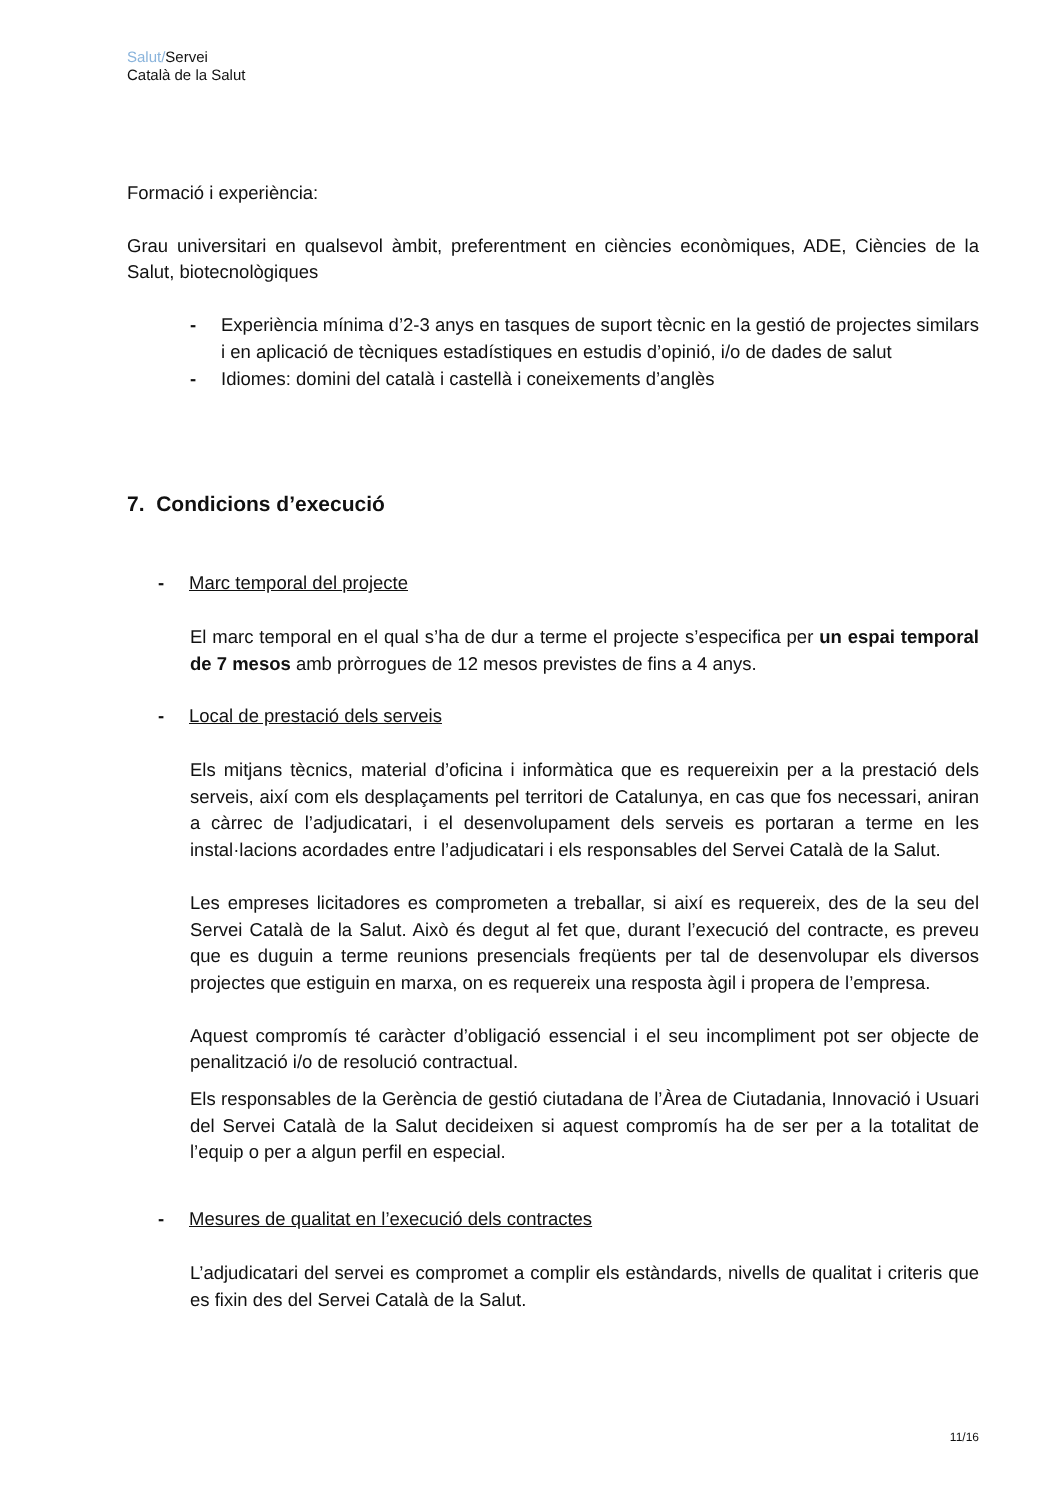Salut/Servei
Català de la Salut
Formació i experiència:
Grau universitari en qualsevol àmbit, preferentment en ciències econòmiques, ADE, Ciències de la Salut, biotecnològiques
- Experiència mínima d’2-3 anys en tasques de suport tècnic en la gestió de projectes similars i en aplicació de tècniques estadístiques en estudis d’opinió, i/o de dades de salut
- Idiomes: domini del català i castellà i coneixements d’anglès
7. Condicions d’execució
- Marc temporal del projecte
El marc temporal en el qual s’ha de dur a terme el projecte s’especifica per un espai temporal de 7 mesos amb pròrrogues de 12 mesos previstes de fins a 4 anys.
- Local de prestació dels serveis
Els mitjans tècnics, material d’oficina i informàtica que es requereixin per a la prestació dels serveis, així com els desplaçaments pel territori de Catalunya, en cas que fos necessari, aniran a càrrec de l’adjudicatari, i el desenvolupament dels serveis es portaran a terme en les instal·lacions acordades entre l’adjudicatari i els responsables del Servei Català de la Salut.
Les empreses licitadores es comprometen a treballar, si així es requereix, des de la seu del Servei Català de la Salut. Això és degut al fet que, durant l’execució del contracte, es preveu que es duguin a terme reunions presencials freqüents per tal de desenvolupar els diversos projectes que estiguin en marxa, on es requereix una resposta àgil i propera de l’empresa.
Aquest compromís té caràcter d’obligació essencial i el seu incompliment pot ser objecte de penalització i/o de resolució contractual.
Els responsables de la Gerència de gestió ciutadana de l’Àrea de Ciutadania, Innovació i Usuari del Servei Català de la Salut decideixen si aquest compromís ha de ser per a la totalitat de l’equip o per a algun perfil en especial.
- Mesures de qualitat en l’execució dels contractes
L’adjudicatari del servei es compromet a complir els estàndards, nivells de qualitat i criteris que es fixin des del Servei Català de la Salut.
11/16